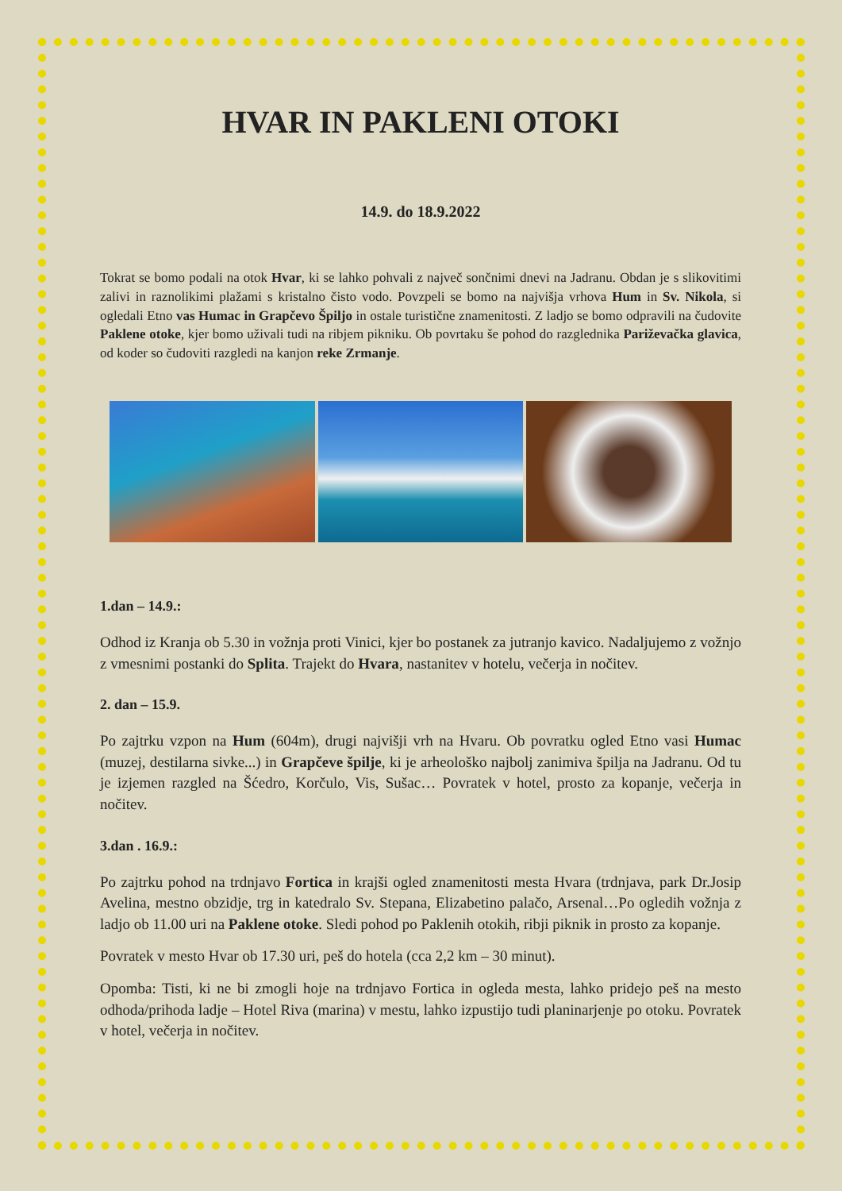HVAR IN PAKLENI OTOKI
14.9. do 18.9.2022
Tokrat se bomo podali na otok Hvar, ki se lahko pohvali z največ sončnimi dnevi na Jadranu. Obdan je s slikovitimi zalivi in raznolikimi plažami s kristalno čisto vodo. Povzpeli se bomo na najvišja vrhova Hum in Sv. Nikola, si ogledali Etno vas Humac in Grapčevo Špiljo in ostale turistične znamenitosti. Z ladjo se bomo odpravili na čudovite Paklene otoke, kjer bomo uživali tudi na ribjem pikniku. Ob povrtaku še pohod do razglednika Pariževačka glavica, od koder so čudoviti razgledi na kanjon reke Zrmanje.
1.dan – 14.9.:
Odhod iz Kranja ob 5.30 in vožnja proti Vinici, kjer bo postanek za jutranjo kavico. Nadaljujemo z vožnjo z vmesnimi postanki do Splita. Trajekt do Hvara, nastanitev v hotelu, večerja in nočitev.
2. dan – 15.9.
Po zajtrku vzpon na Hum (604m), drugi najvišji vrh na Hvaru. Ob povratku ogled Etno vasi Humac (muzej, destilarna sivke...) in Grapčeve špilje, ki je arheološko najbolj zanimiva špilja na Jadranu. Od tu je izjemen razgled na Šćedro, Korčulo, Vis, Sušac… Povratek v hotel, prosto za kopanje, večerja in nočitev.
3.dan . 16.9.:
Po zajtrku pohod na trdnjavo Fortica in krajši ogled znamenitosti mesta Hvara (trdnjava, park Dr.Josip Avelina, mestno obzidje, trg in katedralo Sv. Stepana, Elizabetino palačo, Arsenal…Po ogledih vožnja z ladjo ob 11.00 uri na Paklene otoke. Sledi pohod po Paklenih otokih, ribji piknik in prosto za kopanje.
Povratek v mesto Hvar ob 17.30 uri, peš do hotela (cca 2,2 km – 30 minut).
Opomba: Tisti, ki ne bi zmogli hoje na trdnjavo Fortica in ogleda mesta, lahko pridejo peš na mesto odhoda/prihoda ladje – Hotel Riva (marina) v mestu, lahko izpustijo tudi planinarjenje po otoku. Povratek v hotel, večerja in nočitev.